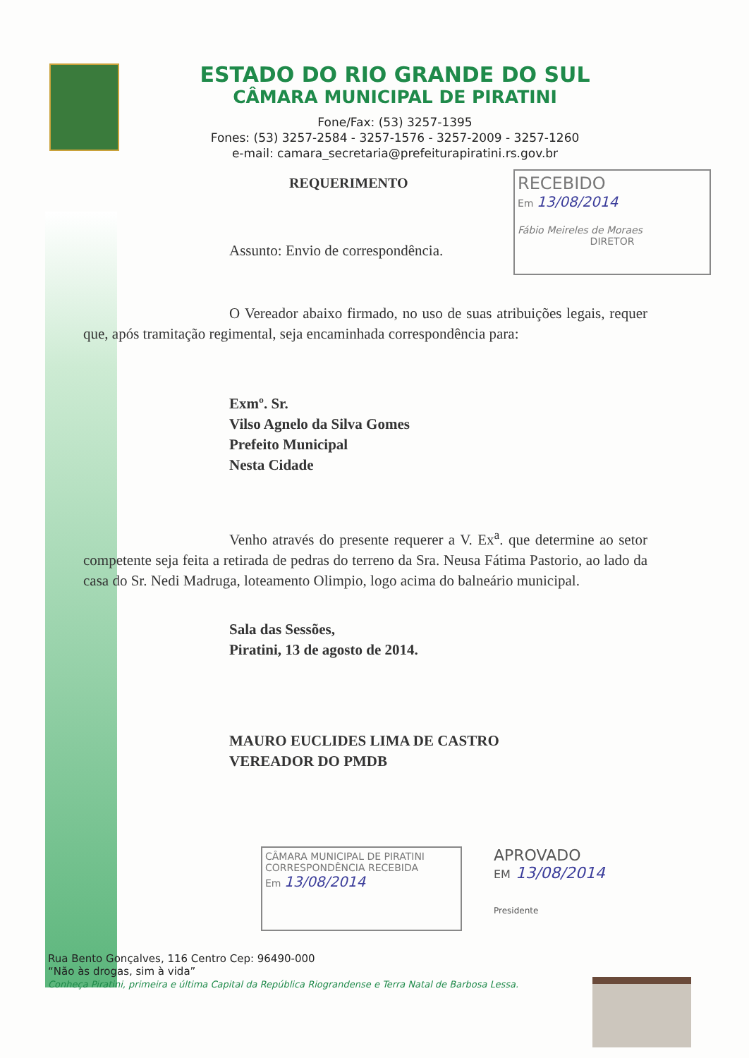ESTADO DO RIO GRANDE DO SUL
CÂMARA MUNICIPAL DE PIRATINI
Fone/Fax: (53) 3257-1395
Fones: (53) 3257-2584 - 3257-1576 - 3257-2009 - 3257-1260
e-mail: camara_secretaria@prefeiturapiratini.rs.gov.br
REQUERIMENTO
RECEBIDO
Em 13/08/2014
Fábio Meireles de Moraes
DIRETOR
Assunto: Envio de correspondência.
O Vereador abaixo firmado, no uso de suas atribuições legais, requer que, após tramitação regimental, seja encaminhada correspondência para:
Exmº. Sr.
Vilso Agnelo da Silva Gomes
Prefeito Municipal
Nesta Cidade
Venho através do presente requerer a V. Ex<sup>a</sup>. que determine ao setor competente seja feita a retirada de pedras do terreno da Sra. Neusa Fátima Pastorio, ao lado da casa do Sr. Nedi Madruga, loteamento Olimpio, logo acima do balneário municipal.
Sala das Sessões,
Piratini, 13 de agosto de 2014.
MAURO EUCLIDES LIMA DE CASTRO
VEREADOR DO PMDB
CÂMARA MUNICIPAL DE PIRATINI
CORRESPONDÊNCIA RECEBIDA
Em 13/08/2014
APROVADO
EM 13/08/2014
Presidente
Rua Bento Gonçalves, 116 Centro Cep: 96490-000
“Não às drogas, sim à vida”
Conheça Piratini, primeira e última Capital da República Riograndense e Terra Natal de Barbosa Lessa.